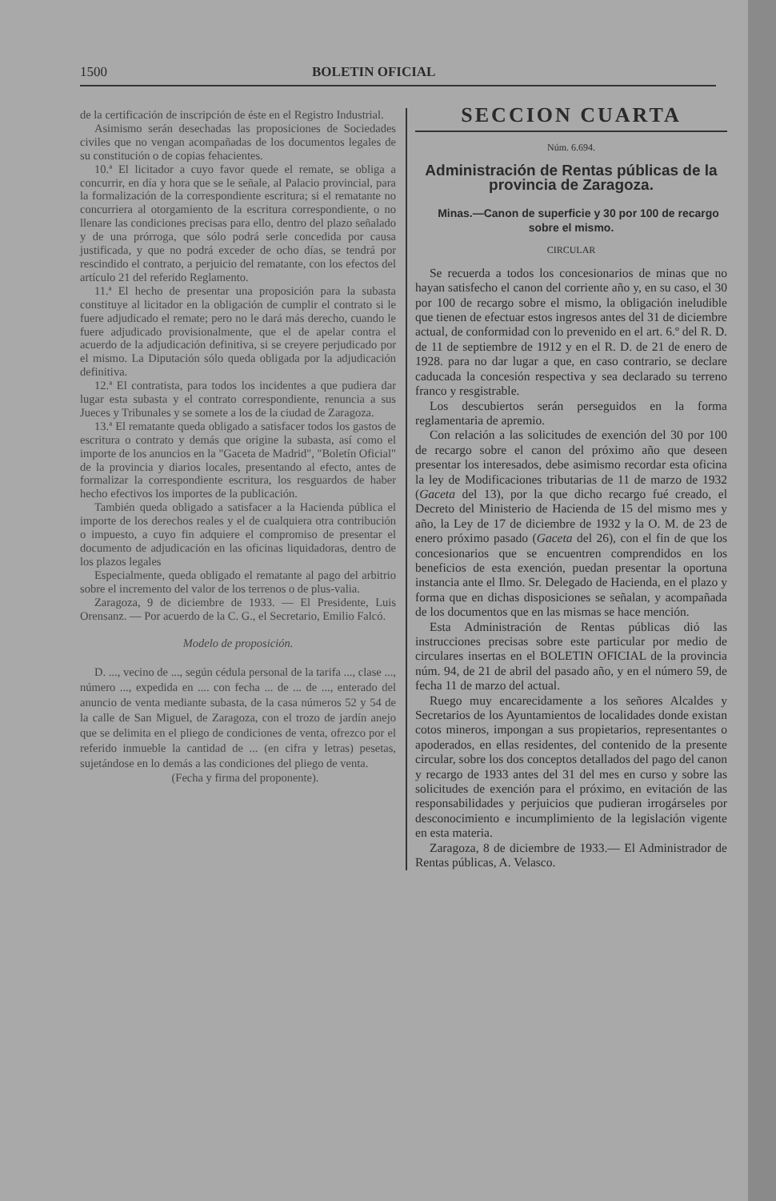1500 BOLETIN OFICIAL
de la certificación de inscripción de éste en el Registro Industrial.
Asimismo serán desechadas las proposiciones de Sociedades civiles que no vengan acompañadas de los documentos legales de su constitución o de copias fehacientes.
10.ª El licitador a cuyo favor quede el remate, se obliga a concurrir, en día y hora que se le señale, al Palacio provincial, para la formalización de la correspondiente escritura; si el rematante no concurriera al otorgamiento de la escritura correspondiente, o no llenare las condiciones precisas para ello, dentro del plazo señalado y de una prórroga, que sólo podrá serle concedida por causa justificada, y que no podrá exceder de ocho días, se tendrá por rescindido el contrato, a perjuicio del rematante, con los efectos del artículo 21 del referido Reglamento.
11.ª El hecho de presentar una proposición para la subasta constituye al licitador en la obligación de cumplir el contrato si le fuere adjudicado el remate; pero no le dará más derecho, cuando le fuere adjudicado provisionalmente, que el de apelar contra el acuerdo de la adjudicación definitiva, si se creyere perjudicado por el mismo. La Diputación sólo queda obligada por la adjudicación definitiva.
12.ª El contratista, para todos los incidentes a que pudiera dar lugar esta subasta y el contrato correspondiente, renuncia a sus Jueces y Tribunales y se somete a los de la ciudad de Zaragoza.
13.ª El rematante queda obligado a satisfacer todos los gastos de escritura o contrato y demás que origine la subasta, así como el importe de los anuncios en la "Gaceta de Madrid", "Boletín Oficial" de la provincia y diarios locales, presentando al efecto, antes de formalizar la correspondiente escritura, los resguardos de haber hecho efectivos los importes de la publicación.
También queda obligado a satisfacer a la Hacienda pública el importe de los derechos reales y el de cualquiera otra contribución o impuesto, a cuyo fin adquiere el compromiso de presentar el documento de adjudicación en las oficinas liquidadoras, dentro de los plazos legales
Especialmente, queda obligado el rematante al pago del arbitrio sobre el incremento del valor de los terrenos o de plus-valia.
Zaragoza, 9 de diciembre de 1933. — El Presidente, Luis Orensanz. — Por acuerdo de la C. G., el Secretario, Emilio Falcó.
Modelo de proposición.
D. ..., vecino de ..., según cédula personal de la tarifa ..., clase ..., número ..., expedida en .... con fecha ... de ... de ..., enterado del anuncio de venta mediante subasta, de la casa números 52 y 54 de la calle de San Miguel, de Zaragoza, con el trozo de jardín anejo que se delimita en el pliego de condiciones de venta, ofrezco por el referido inmueble la cantidad de ... (en cifra y letras) pesetas, sujetándose en lo demás a las condiciones del pliego de venta.
(Fecha y firma del proponente).
SECCION CUARTA
Núm. 6.694.
Administración de Rentas públicas de la provincia de Zaragoza.
Minas.—Canon de superficie y 30 por 100 de recargo sobre el mismo.
CIRCULAR
Se recuerda a todos los concesionarios de minas que no hayan satisfecho el canon del corriente año y, en su caso, el 30 por 100 de recargo sobre el mismo, la obligación ineludible que tienen de efectuar estos ingresos antes del 31 de diciembre actual, de conformidad con lo prevenido en el art. 6.º del R. D. de 11 de septiembre de 1912 y en el R. D. de 21 de enero de 1928. para no dar lugar a que, en caso contrario, se declare caducada la concesión respectiva y sea declarado su terreno franco y resgistrable.
Los descubiertos serán perseguidos en la forma reglamentaria de apremio.
Con relación a las solicitudes de exención del 30 por 100 de recargo sobre el canon del próximo año que deseen presentar los interesados, debe asimismo recordar esta oficina la ley de Modificaciones tributarias de 11 de marzo de 1932 (Gaceta del 13), por la que dicho recargo fué creado, el Decreto del Ministerio de Hacienda de 15 del mismo mes y año, la Ley de 17 de diciembre de 1932 y la O. M. de 23 de enero próximo pasado (Gaceta del 26), con el fin de que los concesionarios que se encuentren comprendidos en los beneficios de esta exención, puedan presentar la oportuna instancia ante el Ilmo. Sr. Delegado de Hacienda, en el plazo y forma que en dichas disposiciones se señalan, y acompañada de los documentos que en las mismas se hace mención.
Esta Administración de Rentas públicas dió las instrucciones precisas sobre este particular por medio de circulares insertas en el BOLETIN OFICIAL de la provincia núm. 94, de 21 de abril del pasado año, y en el número 59, de fecha 11 de marzo del actual.
Ruego muy encarecidamente a los señores Alcaldes y Secretarios de los Ayuntamientos de localidades donde existan cotos mineros, impongan a sus propietarios, representantes o apoderados, en ellas residentes, del contenido de la presente circular, sobre los dos conceptos detallados del pago del canon y recargo de 1933 antes del 31 del mes en curso y sobre las solicitudes de exención para el próximo, en evitación de las responsabilidades y perjuicios que pudieran irrogárseles por desconocimiento e incumplimiento de la legislación vigente en esta materia.
Zaragoza, 8 de diciembre de 1933.— El Administrador de Rentas públicas, A. Velasco.